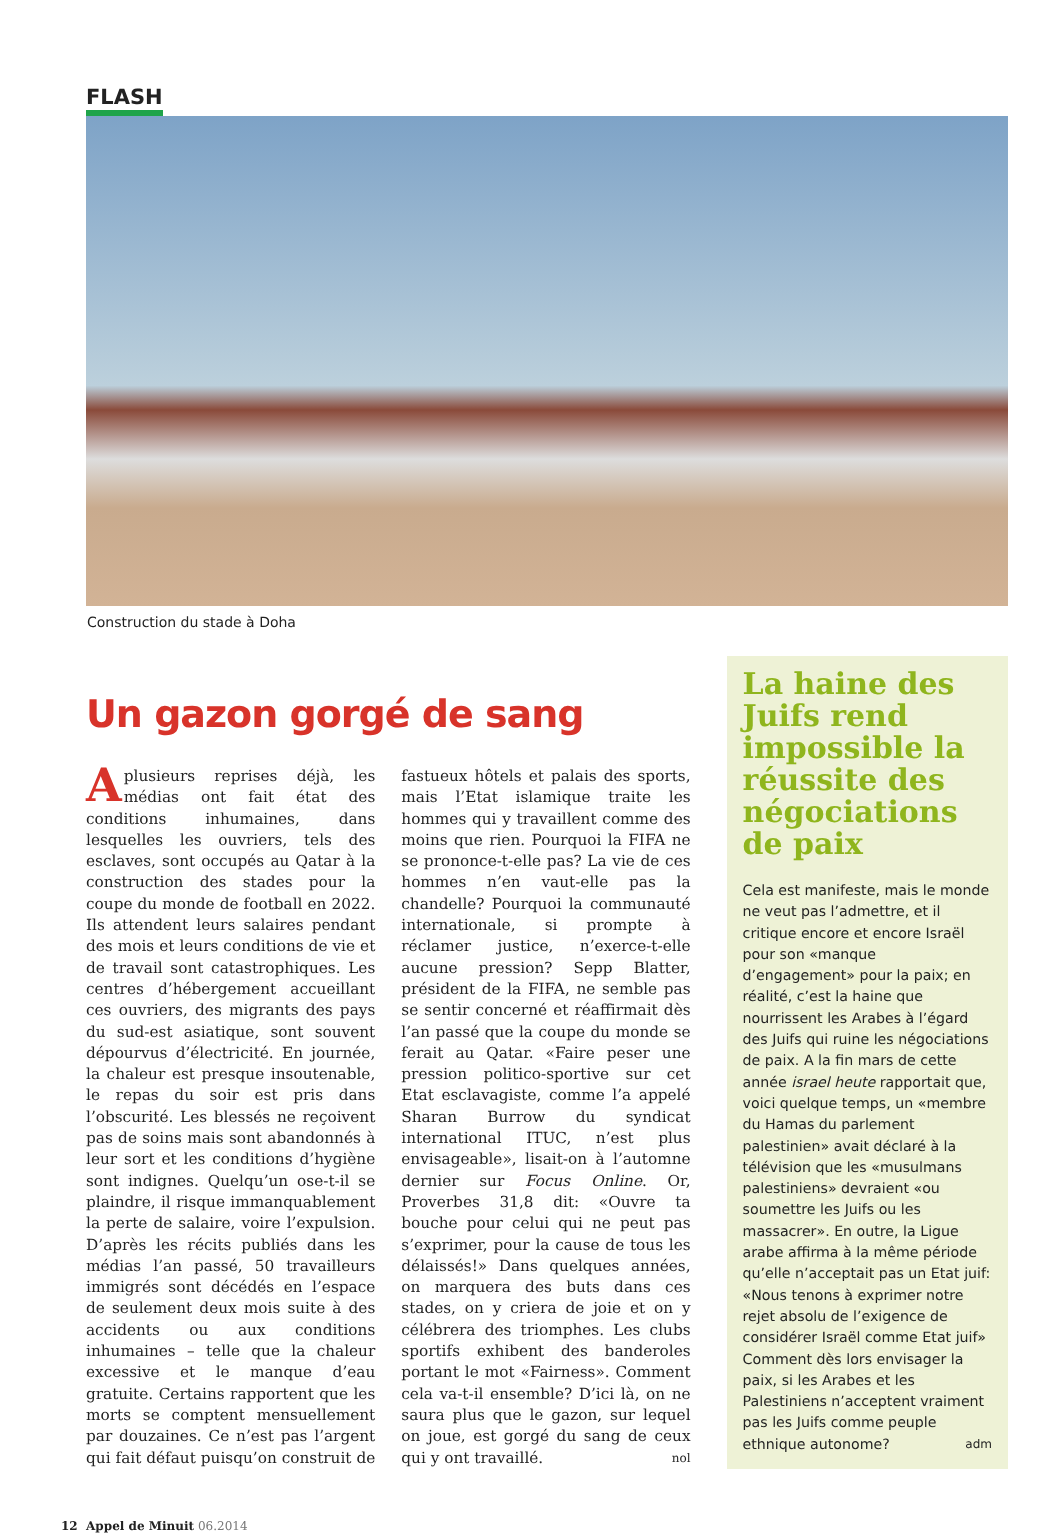FLASH
Construction du stade à Doha
Un gazon gorgé de sang
Aplusieurs reprises déjà, les médias ont fait état des conditions inhumaines, dans lesquelles les ouvriers, tels des esclaves, sont occupés au Qatar à la construction des stades pour la coupe du monde de football en 2022. Ils attendent leurs salaires pendant des mois et leurs conditions de vie et de travail sont catastrophiques. Les centres d’hébergement accueillant ces ouvriers, des migrants des pays du sud-est asiatique, sont souvent dépourvus d’électricité. En journée, la chaleur est presque insoutenable, le repas du soir est pris dans l’obscurité. Les blessés ne reçoivent pas de soins mais sont abandonnés à leur sort et les conditions d’hygiène sont indignes. Quelqu’un ose-t-il se plaindre, il risque immanquablement la perte de salaire, voire l’expulsion. D’après les récits publiés dans les médias l’an passé, 50 travailleurs immigrés sont décédés en l’espace de seulement deux mois suite à des accidents ou aux conditions inhumaines – telle que la chaleur excessive et le manque d’eau gratuite. Certains rapportent que les morts se comptent mensuellement par douzaines. Ce n’est pas l’argent qui fait défaut puisqu’on construit de fastueux hôtels et palais des sports, mais l’Etat islamique traite les hommes qui y travaillent comme des moins que rien. Pourquoi la FIFA ne se prononce-t-elle pas? La vie de ces hommes n’en vaut-elle pas la chandelle? Pourquoi la communauté internationale, si prompte à réclamer justice, n’exerce-t-elle aucune pression? Sepp Blatter, président de la FIFA, ne semble pas se sentir concerné et réaffirmait dès l’an passé que la coupe du monde se ferait au Qatar. «Faire peser une pression politico-sportive sur cet Etat esclavagiste, comme l’a appelé Sharan Burrow du syndicat international ITUC, n’est plus envisageable», lisait-on à l’automne dernier sur Focus Online. Or, Proverbes 31,8 dit: «Ouvre ta bouche pour celui qui ne peut pas s’exprimer, pour la cause de tous les délaissés!» Dans quelques années, on marquera des buts dans ces stades, on y criera de joie et on y célébrera des triomphes. Les clubs sportifs exhibent des banderoles portant le mot «Fairness». Comment cela va-t-il ensemble? D’ici là, on ne saura plus que le gazon, sur lequel on joue, est gorgé du sang de ceux qui y ont travaillé. nol
La haine des Juifs rend impossible la réussite des négociations de paix
Cela est manifeste, mais le monde ne veut pas l’admettre, et il critique encore et encore Israël pour son «manque d’engagement» pour la paix; en réalité, c’est la haine que nourrissent les Arabes à l’égard des Juifs qui ruine les négociations de paix. A la fin mars de cette année israel heute rapportait que, voici quelque temps, un «membre du Hamas du parlement palestinien» avait déclaré à la télévision que les «musulmans palestiniens» devraient «ou soumettre les Juifs ou les massacrer». En outre, la Ligue arabe affirma à la même période qu’elle n’acceptait pas un Etat juif: «Nous tenons à exprimer notre rejet absolu de l’exigence de considérer Israël comme Etat juif» Comment dès lors envisager la paix, si les Arabes et les Palestiniens n’acceptent vraiment pas les Juifs comme peuple ethnique autonome? adm
12 Appel de Minuit 06.2014